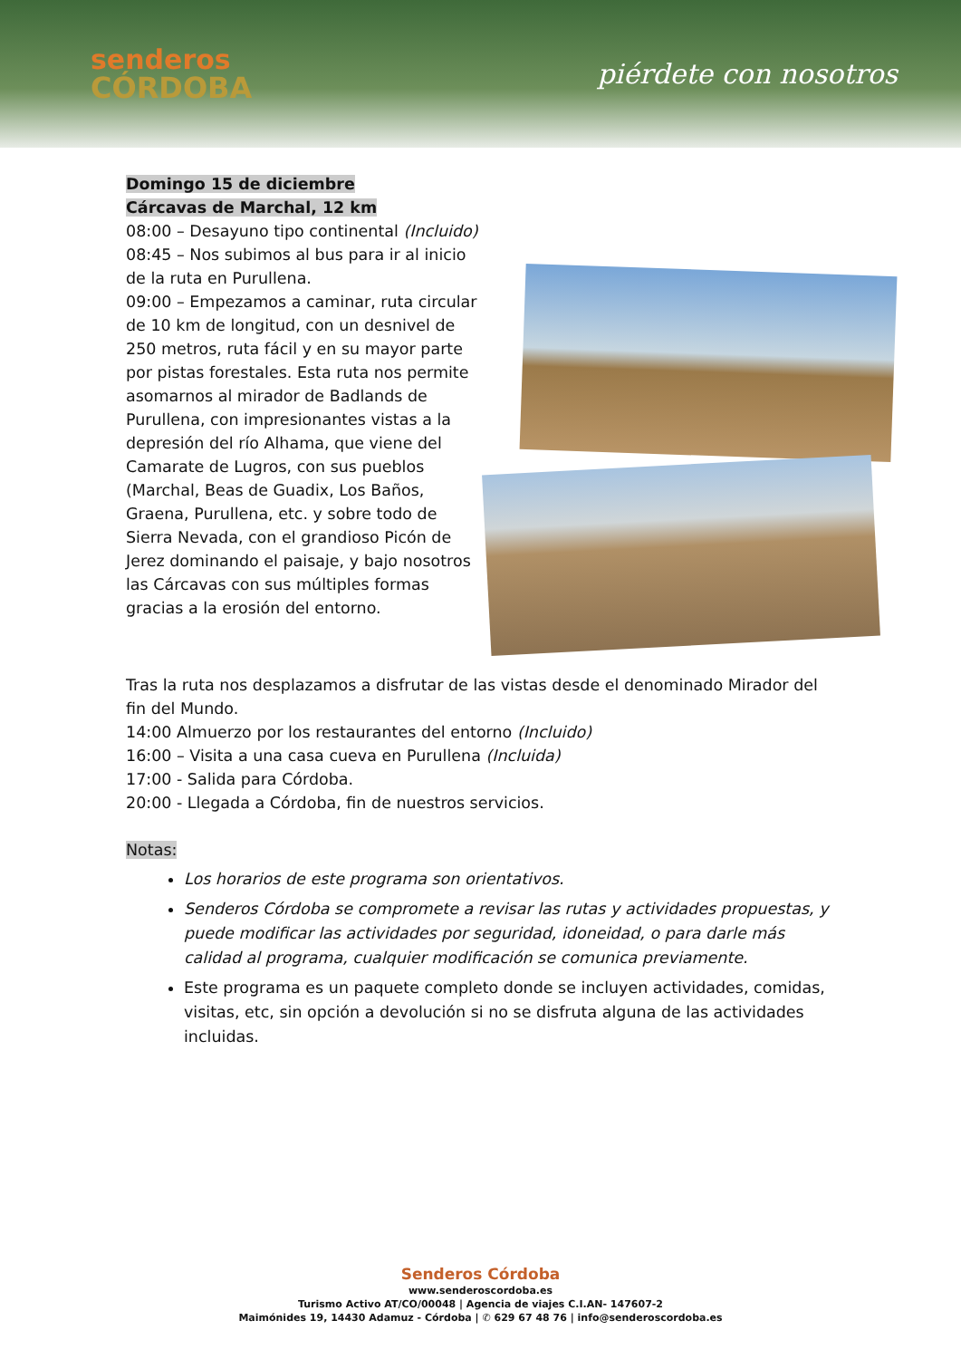senderos
CÓRDOBA
piérdete con nosotros
Domingo 15 de diciembre
Cárcavas de Marchal, 12 km
08:00 – Desayuno tipo continental (Incluido)
08:45 – Nos subimos al bus para ir al inicio de la ruta en Purullena.
09:00 – Empezamos a caminar, ruta circular de 10 km de longitud, con un desnivel de 250 metros, ruta fácil y en su mayor parte por pistas forestales. Esta ruta nos permite asomarnos al mirador de Badlands de Purullena, con impresionantes vistas a la depresión del río Alhama, que viene del Camarate de Lugros, con sus pueblos (Marchal, Beas de Guadix, Los Baños, Graena, Purullena, etc. y sobre todo de Sierra Nevada, con el grandioso Picón de Jerez dominando el paisaje, y bajo nosotros las Cárcavas con sus múltiples formas gracias a la erosión del entorno.
Tras la ruta nos desplazamos a disfrutar de las vistas desde el denominado Mirador del fin del Mundo.
14:00 Almuerzo por los restaurantes del entorno (Incluido)
16:00 – Visita a una casa cueva en Purullena (Incluida)
17:00 - Salida para Córdoba.
20:00 - Llegada a Córdoba, fin de nuestros servicios.
Notas:
Los horarios de este programa son orientativos.
Senderos Córdoba se compromete a revisar las rutas y actividades propuestas, y puede modificar las actividades por seguridad, idoneidad, o para darle más calidad al programa, cualquier modificación se comunica previamente.
Este programa es un paquete completo donde se incluyen actividades, comidas, visitas, etc, sin opción a devolución si no se disfruta alguna de las actividades incluidas.
Senderos Córdoba
www.senderoscordoba.es
Turismo Activo AT/CO/00048 | Agencia de viajes C.I.AN- 147607-2
Maimónides 19, 14430 Adamuz - Córdoba | ✆ 629 67 48 76 | info@senderoscordoba.es